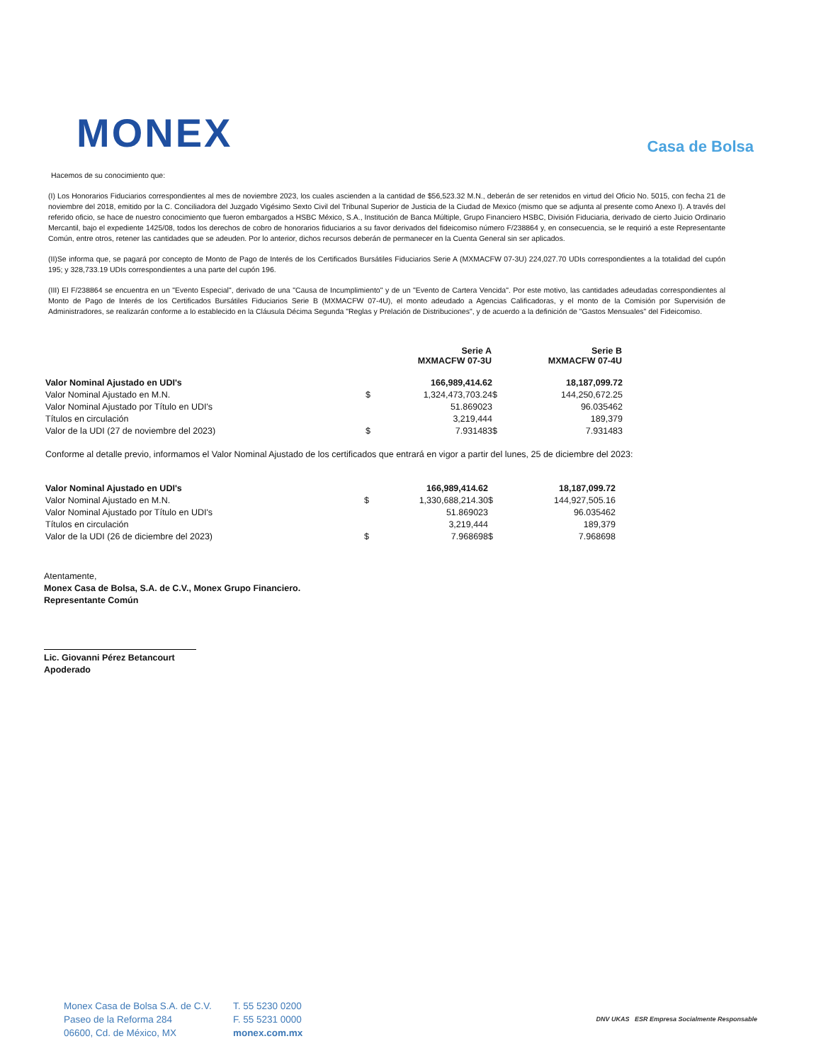MONEX
Casa de Bolsa
Hacemos de su conocimiento que:
(I) Los Honorarios Fiduciarios correspondientes al mes de noviembre 2023, los cuales ascienden a la cantidad de $56,523.32 M.N., deberán de ser retenidos en virtud del Oficio No. 5015, con fecha 21 de noviembre del 2018, emitido por la C. Conciliadora del Juzgado Vigésimo Sexto Civil del Tribunal Superior de Justicia de la Ciudad de Mexico (mismo que se adjunta al presente como Anexo I). A través del referido oficio, se hace de nuestro conocimiento que fueron embargados a HSBC México, S.A., Institución de Banca Múltiple, Grupo Financiero HSBC, División Fiduciaria, derivado de cierto Juicio Ordinario Mercantil, bajo el expediente 1425/08, todos los derechos de cobro de honorarios fiduciarios a su favor derivados del fideicomiso número F/238864 y, en consecuencia, se le requirió a este Representante Común, entre otros, retener las cantidades que se adeuden. Por lo anterior, dichos recursos deberán de permanecer en la Cuenta General sin ser aplicados.
(II)Se informa que, se pagará por concepto de Monto de Pago de Interés de los Certificados Bursátiles Fiduciarios Serie A (MXMACFW 07-3U) 224,027.70 UDIs correspondientes a la totalidad del cupón 195; y 328,733.19 UDIs correspondientes a una parte del cupón 196.
(III) El F/238864 se encuentra en un "Evento Especial", derivado de una "Causa de Incumplimiento" y de un "Evento de Cartera Vencida". Por este motivo, las cantidades adeudadas correspondientes al Monto de Pago de Interés de los Certificados Bursátiles Fiduciarios Serie B (MXMACFW 07-4U), el monto adeudado a Agencias Calificadoras, y el monto de la Comisión por Supervisión de Administradores, se realizarán conforme a lo establecido en la Cláusula Décima Segunda "Reglas y Prelación de Distribuciones", y de acuerdo a la definición de "Gastos Mensuales" del Fideicomiso.
| | | Serie A MXMACFW 07-3U | | Serie B MXMACFW 07-4U |
| --- | --- | --- | --- | --- |
| Valor Nominal Ajustado en UDI's | | 166,989,414.62 | | 18,187,099.72 |
| Valor Nominal Ajustado en M.N. | $ | 1,324,473,703.24 | $ | 144,250,672.25 |
| Valor Nominal Ajustado por Título en UDI's | | 51.869023 | | 96.035462 |
| Títulos en circulación | | 3,219,444 | | 189,379 |
| Valor de la UDI (27 de noviembre del 2023) | $ | 7.931483 | $ | 7.931483 |
Conforme al detalle previo, informamos el Valor Nominal Ajustado de los certificados que entrará en vigor a partir del lunes, 25 de diciembre del 2023:
| Valor Nominal Ajustado en UDI's | | 166,989,414.62 | | 18,187,099.72 |
| Valor Nominal Ajustado en M.N. | $ | 1,330,688,214.30 | $ | 144,927,505.16 |
| Valor Nominal Ajustado por Título en UDI's | | 51.869023 | | 96.035462 |
| Títulos en circulación | | 3,219,444 | | 189,379 |
| Valor de la UDI (26 de diciembre del 2023) | $ | 7.968698 | $ | 7.968698 |
Atentamente,
Monex Casa de Bolsa, S.A. de C.V., Monex Grupo Financiero.
Representante Común
Lic. Giovanni Pérez Betancourt
Apoderado
Monex Casa de Bolsa S.A. de C.V.
Paseo de la Reforma 284
06600, Cd. de México, MX
T. 55 5230 0200
F. 55 5231 0000
monex.com.mx
DNV UKAS ESR Empresa Socialmente Responsable